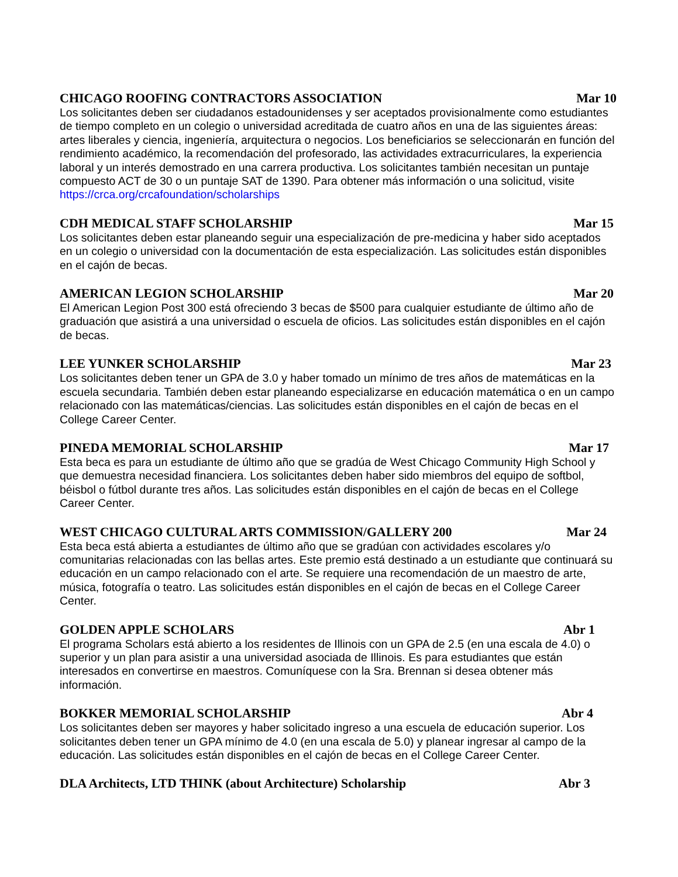CHICAGO ROOFING CONTRACTORS ASSOCIATION Mar 10
Los solicitantes deben ser ciudadanos estadounidenses y ser aceptados provisionalmente como estudiantes de tiempo completo en un colegio o universidad acreditada de cuatro años en una de las siguientes áreas: artes liberales y ciencia, ingeniería, arquitectura o negocios. Los beneficiarios se seleccionarán en función del rendimiento académico, la recomendación del profesorado, las actividades extracurriculares, la experiencia laboral y un interés demostrado en una carrera productiva. Los solicitantes también necesitan un puntaje compuesto ACT de 30 o un puntaje SAT de 1390. Para obtener más información o una solicitud, visite https://crca.org/crcafoundation/scholarships
CDH MEDICAL STAFF SCHOLARSHIP Mar 15
Los solicitantes deben estar planeando seguir una especialización de pre-medicina y haber sido aceptados en un colegio o universidad con la documentación de esta especialización. Las solicitudes están disponibles en el cajón de becas.
AMERICAN LEGION SCHOLARSHIP Mar 20
El American Legion Post 300 está ofreciendo 3 becas de $500 para cualquier estudiante de último año de graduación que asistirá a una universidad o escuela de oficios. Las solicitudes están disponibles en el cajón de becas.
LEE YUNKER SCHOLARSHIP Mar 23
Los solicitantes deben tener un GPA de 3.0 y haber tomado un mínimo de tres años de matemáticas en la escuela secundaria. También deben estar planeando especializarse en educación matemática o en un campo relacionado con las matemáticas/ciencias. Las solicitudes están disponibles en el cajón de becas en el College Career Center.
PINEDA MEMORIAL SCHOLARSHIP Mar 17
Esta beca es para un estudiante de último año que se gradúa de West Chicago Community High School y que demuestra necesidad financiera. Los solicitantes deben haber sido miembros del equipo de softbol, béisbol o fútbol durante tres años. Las solicitudes están disponibles en el cajón de becas en el College Career Center.
WEST CHICAGO CULTURAL ARTS COMMISSION/GALLERY 200 Mar 24
Esta beca está abierta a estudiantes de último año que se gradúan con actividades escolares y/o comunitarias relacionadas con las bellas artes. Este premio está destinado a un estudiante que continuará su educación en un campo relacionado con el arte. Se requiere una recomendación de un maestro de arte, música, fotografía o teatro. Las solicitudes están disponibles en el cajón de becas en el College Career Center.
GOLDEN APPLE SCHOLARS Abr 1
El programa Scholars está abierto a los residentes de Illinois con un GPA de 2.5 (en una escala de 4.0) o superior y un plan para asistir a una universidad asociada de Illinois. Es para estudiantes que están interesados en convertirse en maestros. Comuníquese con la Sra. Brennan si desea obtener más información.
BOKKER MEMORIAL SCHOLARSHIP Abr 4
Los solicitantes deben ser mayores y haber solicitado ingreso a una escuela de educación superior. Los solicitantes deben tener un GPA mínimo de 4.0 (en una escala de 5.0) y planear ingresar al campo de la educación. Las solicitudes están disponibles en el cajón de becas en el College Career Center.
DLA Architects, LTD THINK (about Architecture) Scholarship Abr 3